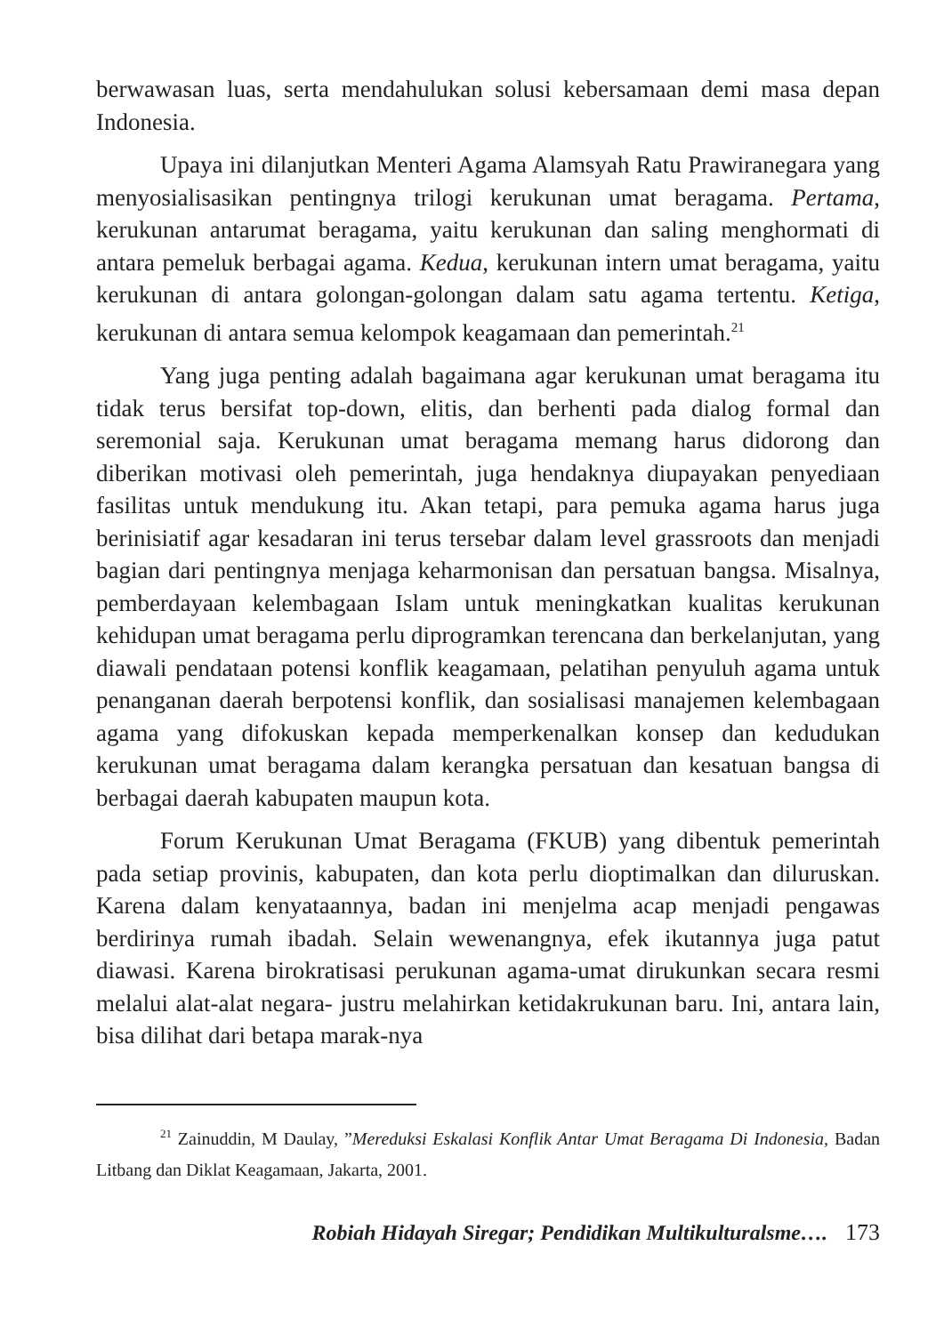berwawasan luas, serta mendahulukan solusi kebersamaan demi masa depan Indonesia.
Upaya ini dilanjutkan Menteri Agama Alamsyah Ratu Prawiranegara yang menyosialisasikan pentingnya trilogi kerukunan umat beragama. Pertama, kerukunan antarumat beragama, yaitu kerukunan dan saling menghormati di antara pemeluk berbagai agama. Kedua, kerukunan intern umat beragama, yaitu kerukunan di antara golongan-golongan dalam satu agama tertentu. Ketiga, kerukunan di antara semua kelompok keagamaan dan pemerintah.<sup>21</sup>
Yang juga penting adalah bagaimana agar kerukunan umat beragama itu tidak terus bersifat top-down, elitis, dan berhenti pada dialog formal dan seremonial saja. Kerukunan umat beragama memang harus didorong dan diberikan motivasi oleh pemerintah, juga hendaknya diupayakan penyediaan fasilitas untuk mendukung itu. Akan tetapi, para pemuka agama harus juga berinisiatif agar kesadaran ini terus tersebar dalam level grassroots dan menjadi bagian dari pentingnya menjaga keharmonisan dan persatuan bangsa. Misalnya, pemberdayaan kelembagaan Islam untuk meningkatkan kualitas kerukunan kehidupan umat beragama perlu diprogramkan terencana dan berkelanjutan, yang diawali pendataan potensi konflik keagamaan, pelatihan penyuluh agama untuk penanganan daerah berpotensi konflik, dan sosialisasi manajemen kelembagaan agama yang difokuskan kepada memperkenalkan konsep dan kedudukan kerukunan umat beragama dalam kerangka persatuan dan kesatuan bangsa di berbagai daerah kabupaten maupun kota.
Forum Kerukunan Umat Beragama (FKUB) yang dibentuk pemerintah pada setiap provinis, kabupaten, dan kota perlu dioptimalkan dan diluruskan. Karena dalam kenyataannya, badan ini menjelma acap menjadi pengawas berdirinya rumah ibadah. Selain wewenangnya, efek ikutannya juga patut diawasi. Karena birokratisasi perukunan agama-umat dirukunkan secara resmi melalui alat-alat negara- justru melahirkan ketidakrukunan baru. Ini, antara lain, bisa dilihat dari betapa marak-nya
<sup>21</sup> Zainuddin, M Daulay, ”Mereduksi Eskalasi Konflik Antar Umat Beragama Di Indonesia, Badan Litbang dan Diklat Keagamaan, Jakarta, 2001.
Robiah Hidayah Siregar; Pendidikan Multikulturalsme…. 173